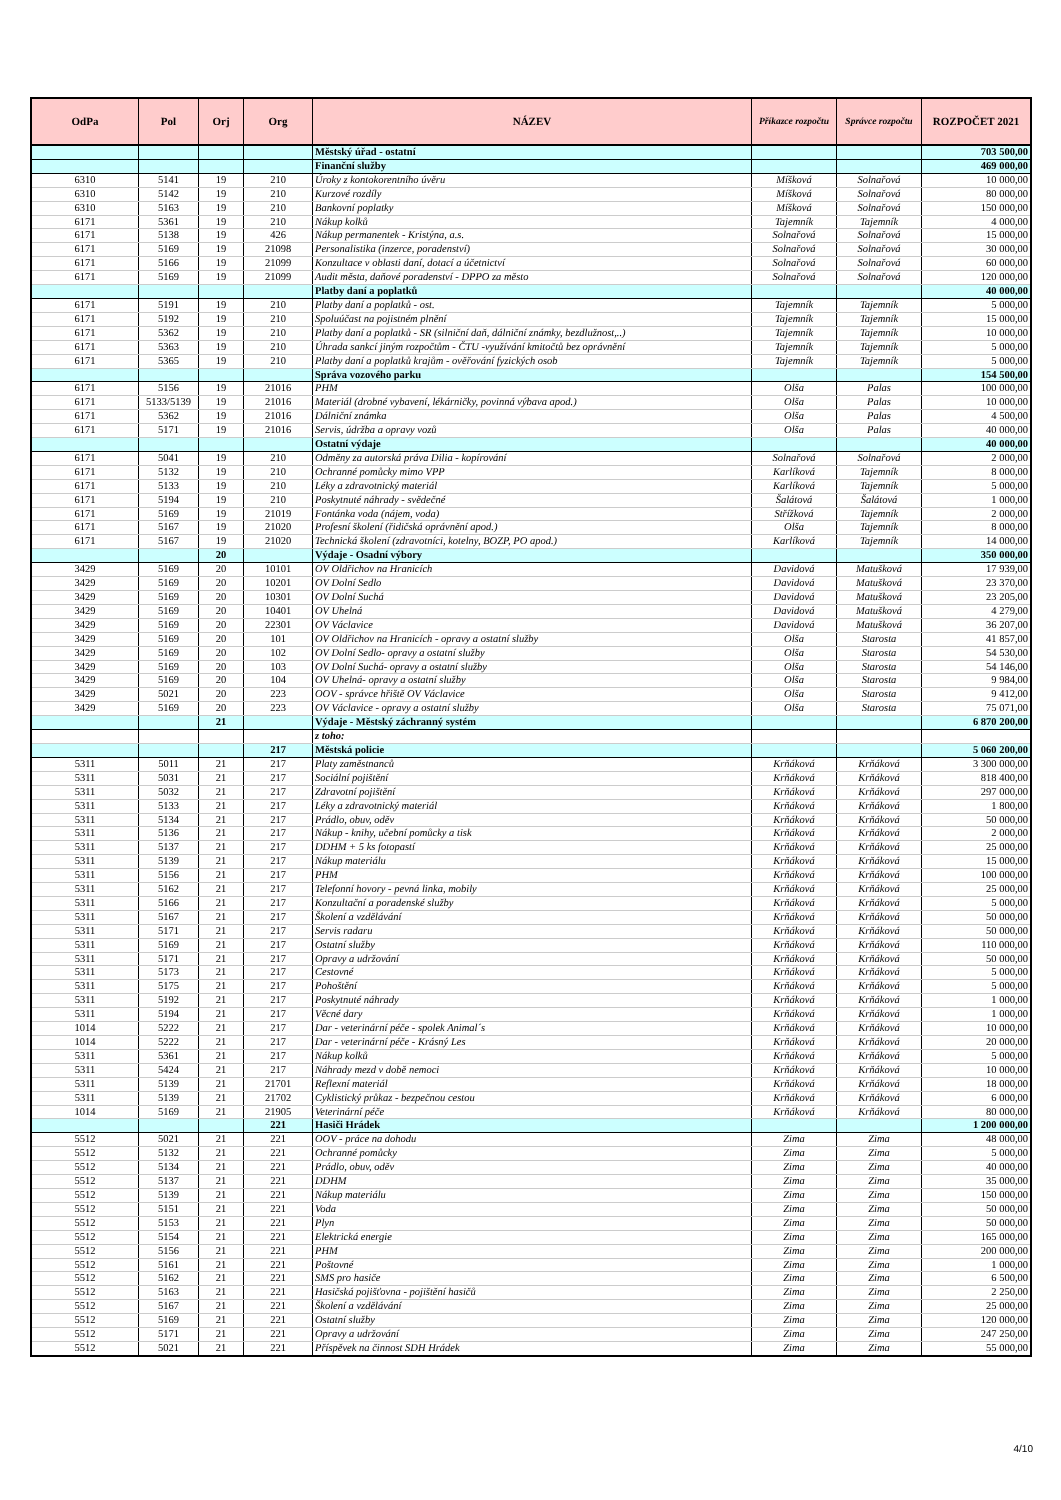| OdPa | Pol | Orj | Org | NÁZEV | Příkazce rozpočtu | Správce rozpočtu | ROZPOČET 2021 |
| --- | --- | --- | --- | --- | --- | --- | --- |
| | | | | Městský úřad - ostatní | | | 703 500,00 |
| | | | | Finanční služby | | | 469 000,00 |
| 6310 | 5141 | 19 | 210 | Úroky z kontokorentního úvěru | Míšková | Solnařová | 10 000,00 |
| 6310 | 5142 | 19 | 210 | Kurzové rozdíly | Míšková | Solnařová | 80 000,00 |
| 6310 | 5163 | 19 | 210 | Bankovní poplatky | Míšková | Solnařová | 150 000,00 |
| 6171 | 5361 | 19 | 210 | Nákup kolků | Tajemník | Tajemník | 4 000,00 |
| 6171 | 5138 | 19 | 426 | Nákup permanentek - Kristýna, a.s. | Solnařová | Solnařová | 15 000,00 |
| 6171 | 5169 | 19 | 21098 | Personalistika (inzerce, poradenství) | Solnařová | Solnařová | 30 000,00 |
| 6171 | 5166 | 19 | 21099 | Konzultace v oblasti daní, dotací a účetnictví | Solnařová | Solnařová | 60 000,00 |
| 6171 | 5169 | 19 | 21099 | Audit města, daňové poradenství - DPPO za město | Solnařová | Solnařová | 120 000,00 |
| | | | | Platby daní a poplatků | | | 40 000,00 |
| 6171 | 5191 | 19 | 210 | Platby daní a poplatků - ost. | Tajemník | Tajemník | 5 000,00 |
| 6171 | 5192 | 19 | 210 | Spoluúčast na pojistném plnění | Tajemník | Tajemník | 15 000,00 |
| 6171 | 5362 | 19 | 210 | Platby daní a poplatků - SR (silniční daň, dálniční známky, bezdlužnost,..) | Tajemník | Tajemník | 10 000,00 |
| 6171 | 5363 | 19 | 210 | Úhrada sankcí jiným rozpočtům - ČTU -využívání kmitočtů bez oprávnění | Tajemník | Tajemník | 5 000,00 |
| 6171 | 5365 | 19 | 210 | Platby daní a poplatků krajům - ověřování fyzických osob | Tajemník | Tajemník | 5 000,00 |
| | | | | Správa vozového parku | | | 154 500,00 |
| 6171 | 5156 | 19 | 21016 | PHM | Olša | Palas | 100 000,00 |
| 6171 | 5133/5139 | 19 | 21016 | Materiál (drobné vybavení, lékárničky, povinná výbava apod.) | Olša | Palas | 10 000,00 |
| 6171 | 5362 | 19 | 21016 | Dálniční známka | Olša | Palas | 4 500,00 |
| 6171 | 5171 | 19 | 21016 | Servis, údržba a opravy vozů | Olša | Palas | 40 000,00 |
| | | | | Ostatní výdaje | | | 40 000,00 |
| 6171 | 5041 | 19 | 210 | Odměny za autorská práva Dilia - kopírování | Solnařová | Solnařová | 2 000,00 |
| 6171 | 5132 | 19 | 210 | Ochranné pomůcky mimo VPP | Karlíková | Tajemník | 8 000,00 |
| 6171 | 5133 | 19 | 210 | Léky a zdravotnický materiál | Karlíková | Tajemník | 5 000,00 |
| 6171 | 5194 | 19 | 210 | Poskytnuté náhrady - svědečné | Šalátová | Šalátová | 1 000,00 |
| 6171 | 5169 | 19 | 21019 | Fontánka voda (nájem, voda) | Střížková | Tajemník | 2 000,00 |
| 6171 | 5167 | 19 | 21020 | Profesní školení (řidičská oprávnění apod.) | Olša | Tajemník | 8 000,00 |
| 6171 | 5167 | 19 | 21020 | Technická školení (zdravotníci, kotelny, BOZP, PO apod.) | Karlíková | Tajemník | 14 000,00 |
| | | 20 | | Výdaje - Osadní výbory | | | 350 000,00 |
| 3429 | 5169 | 20 | 10101 | OV Oldřichov na Hranicích | Davidová | Matušková | 17 939,00 |
| 3429 | 5169 | 20 | 10201 | OV Dolní Sedlo | Davidová | Matušková | 23 370,00 |
| 3429 | 5169 | 20 | 10301 | OV Dolní Suchá | Davidová | Matušková | 23 205,00 |
| 3429 | 5169 | 20 | 10401 | OV Uhelná | Davidová | Matušková | 4 279,00 |
| 3429 | 5169 | 20 | 22301 | OV Václavice | Davidová | Matušková | 36 207,00 |
| 3429 | 5169 | 20 | 101 | OV Oldřichov na Hranicích - opravy a ostatní služby | Olša | Starosta | 41 857,00 |
| 3429 | 5169 | 20 | 102 | OV Dolní Sedlo- opravy a ostatní služby | Olša | Starosta | 54 530,00 |
| 3429 | 5169 | 20 | 103 | OV Dolní Suchá- opravy a ostatní služby | Olša | Starosta | 54 146,00 |
| 3429 | 5169 | 20 | 104 | OV Uhelná- opravy a ostatní služby | Olša | Starosta | 9 984,00 |
| 3429 | 5021 | 20 | 223 | OOV - správce hřiště OV Václavice | Olša | Starosta | 9 412,00 |
| 3429 | 5169 | 20 | 223 | OV Václavice - opravy a ostatní služby | Olša | Starosta | 75 071,00 |
| | | 21 | | Výdaje - Městský záchranný systém | | | 6 870 200,00 |
| | | | | z toho: | | | |
| | | | 217 | Městská policie | | | 5 060 200,00 |
| 5311 | 5011 | 21 | 217 | Platy zaměstnanců | Krňáková | Krňáková | 3 300 000,00 |
| 5311 | 5031 | 21 | 217 | Sociální pojištění | Krňáková | Krňáková | 818 400,00 |
| 5311 | 5032 | 21 | 217 | Zdravotní pojištění | Krňáková | Krňáková | 297 000,00 |
| 5311 | 5133 | 21 | 217 | Léky a zdravotnický materiál | Krňáková | Krňáková | 1 800,00 |
| 5311 | 5134 | 21 | 217 | Prádlo, obuv, oděv | Krňáková | Krňáková | 50 000,00 |
| 5311 | 5136 | 21 | 217 | Nákup - knihy, učební pomůcky a tisk | Krňáková | Krňáková | 2 000,00 |
| 5311 | 5137 | 21 | 217 | DDHM + 5 ks fotopastí | Krňáková | Krňáková | 25 000,00 |
| 5311 | 5139 | 21 | 217 | Nákup materiálu | Krňáková | Krňáková | 15 000,00 |
| 5311 | 5156 | 21 | 217 | PHM | Krňáková | Krňáková | 100 000,00 |
| 5311 | 5162 | 21 | 217 | Telefonní hovory - pevná linka, mobily | Krňáková | Krňáková | 25 000,00 |
| 5311 | 5166 | 21 | 217 | Konzultační a poradenské služby | Krňáková | Krňáková | 5 000,00 |
| 5311 | 5167 | 21 | 217 | Školení a vzdělávání | Krňáková | Krňáková | 50 000,00 |
| 5311 | 5171 | 21 | 217 | Servis radaru | Krňáková | Krňáková | 50 000,00 |
| 5311 | 5169 | 21 | 217 | Ostatní služby | Krňáková | Krňáková | 110 000,00 |
| 5311 | 5171 | 21 | 217 | Opravy a udržování | Krňáková | Krňáková | 50 000,00 |
| 5311 | 5173 | 21 | 217 | Cestovné | Krňáková | Krňáková | 5 000,00 |
| 5311 | 5175 | 21 | 217 | Pohoštění | Krňáková | Krňáková | 5 000,00 |
| 5311 | 5192 | 21 | 217 | Poskytnuté náhrady | Krňáková | Krňáková | 1 000,00 |
| 5311 | 5194 | 21 | 217 | Věcné dary | Krňáková | Krňáková | 1 000,00 |
| 1014 | 5222 | 21 | 217 | Dar - veterinární péče - spolek Animal´s | Krňáková | Krňáková | 10 000,00 |
| 1014 | 5222 | 21 | 217 | Dar - veterinární péče - Krásný Les | Krňáková | Krňáková | 20 000,00 |
| 5311 | 5361 | 21 | 217 | Nákup kolků | Krňáková | Krňáková | 5 000,00 |
| 5311 | 5424 | 21 | 217 | Náhrady mezd v době nemoci | Krňáková | Krňáková | 10 000,00 |
| 5311 | 5139 | 21 | 21701 | Reflexní materiál | Krňáková | Krňáková | 18 000,00 |
| 5311 | 5139 | 21 | 21702 | Cyklistický průkaz - bezpečnou cestou | Krňáková | Krňáková | 6 000,00 |
| 1014 | 5169 | 21 | 21905 | Veterinární péče | Krňáková | Krňáková | 80 000,00 |
| | | | 221 | Hasiči Hrádek | | | 1 200 000,00 |
| 5512 | 5021 | 21 | 221 | OOV - práce na dohodu | Zima | Zima | 48 000,00 |
| 5512 | 5132 | 21 | 221 | Ochranné pomůcky | Zima | Zima | 5 000,00 |
| 5512 | 5134 | 21 | 221 | Prádlo, obuv, oděv | Zima | Zima | 40 000,00 |
| 5512 | 5137 | 21 | 221 | DDHM | Zima | Zima | 35 000,00 |
| 5512 | 5139 | 21 | 221 | Nákup materiálu | Zima | Zima | 150 000,00 |
| 5512 | 5151 | 21 | 221 | Voda | Zima | Zima | 50 000,00 |
| 5512 | 5153 | 21 | 221 | Plyn | Zima | Zima | 50 000,00 |
| 5512 | 5154 | 21 | 221 | Elektrická energie | Zima | Zima | 165 000,00 |
| 5512 | 5156 | 21 | 221 | PHM | Zima | Zima | 200 000,00 |
| 5512 | 5161 | 21 | 221 | Poštovné | Zima | Zima | 1 000,00 |
| 5512 | 5162 | 21 | 221 | SMS pro hasiče | Zima | Zima | 6 500,00 |
| 5512 | 5163 | 21 | 221 | Hasičská pojišťovna - pojištění hasičů | Zima | Zima | 2 250,00 |
| 5512 | 5167 | 21 | 221 | Školení a vzdělávání | Zima | Zima | 25 000,00 |
| 5512 | 5169 | 21 | 221 | Ostatní služby | Zima | Zima | 120 000,00 |
| 5512 | 5171 | 21 | 221 | Opravy a udržování | Zima | Zima | 247 250,00 |
| 5512 | 5021 | 21 | 221 | Příspěvek na činnost SDH Hrádek | Zima | Zima | 55 000,00 |
4/10